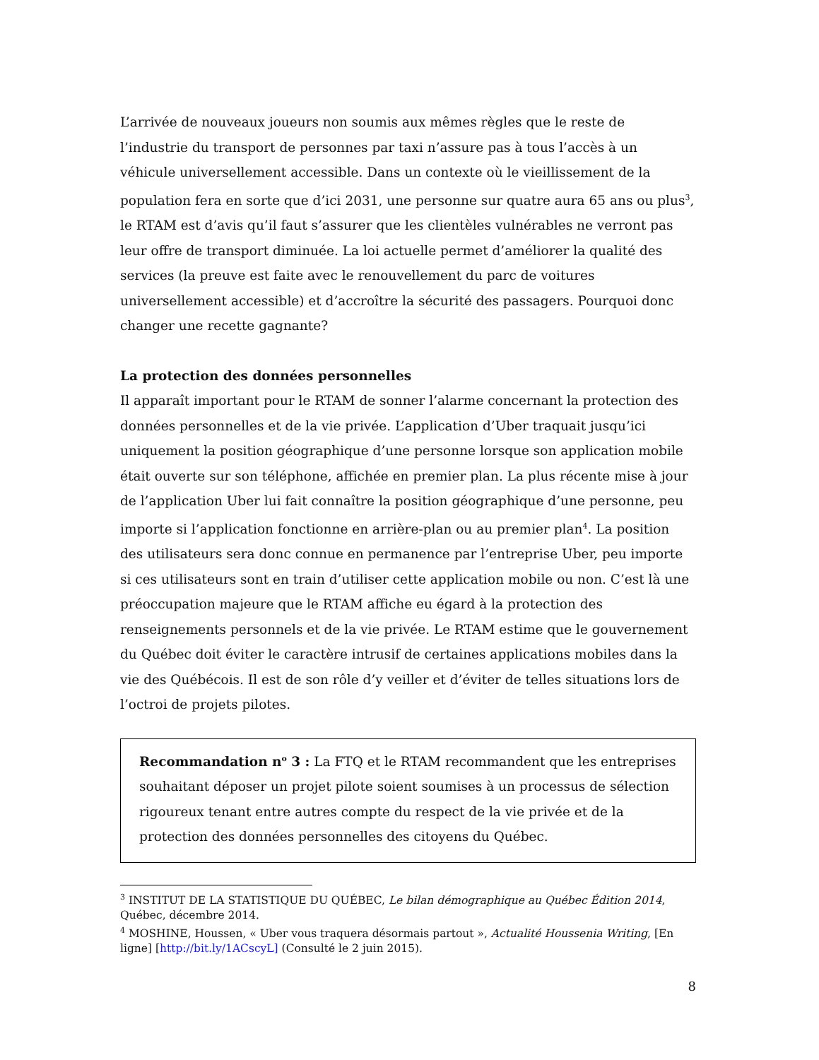L’arrivée de nouveaux joueurs non soumis aux mêmes règles que le reste de l’industrie du transport de personnes par taxi n’assure pas à tous l’accès à un véhicule universellement accessible. Dans un contexte où le vieillissement de la population fera en sorte que d’ici 2031, une personne sur quatre aura 65 ans ou plus<sup>3</sup>, le RTAM est d’avis qu’il faut s’assurer que les clientèles vulnérables ne verront pas leur offre de transport diminuée. La loi actuelle permet d’améliorer la qualité des services (la preuve est faite avec le renouvellement du parc de voitures universellement accessible) et d’accroître la sécurité des passagers. Pourquoi donc changer une recette gagnante?
La protection des données personnelles
Il apparaît important pour le RTAM de sonner l’alarme concernant la protection des données personnelles et de la vie privée. L’application d’Uber traquait jusqu’ici uniquement la position géographique d’une personne lorsque son application mobile était ouverte sur son téléphone, affichée en premier plan. La plus récente mise à jour de l’application Uber lui fait connaître la position géographique d’une personne, peu importe si l’application fonctionne en arrière-plan ou au premier plan<sup>4</sup>. La position des utilisateurs sera donc connue en permanence par l’entreprise Uber, peu importe si ces utilisateurs sont en train d’utiliser cette application mobile ou non. C’est là une préoccupation majeure que le RTAM affiche eu égard à la protection des renseignements personnels et de la vie privée. Le RTAM estime que le gouvernement du Québec doit éviter le caractère intrusif de certaines applications mobiles dans la vie des Québécois. Il est de son rôle d’y veiller et d’éviter de telles situations lors de l’octroi de projets pilotes.
Recommandation n<sup>o</sup> 3 : La FTQ et le RTAM recommandent que les entreprises souhaitant déposer un projet pilote soient soumises à un processus de sélection rigoureux tenant entre autres compte du respect de la vie privée et de la protection des données personnelles des citoyens du Québec.
<sup>3</sup> INSTITUT DE LA STATISTIQUE DU QUÉBEC, Le bilan démographique au Québec Édition 2014, Québec, décembre 2014.
<sup>4</sup> MOSHINE, Houssen, « Uber vous traquera désormais partout », Actualité Houssenia Writing, [En ligne] [http://bit.ly/1ACscyL] (Consulté le 2 juin 2015).
8